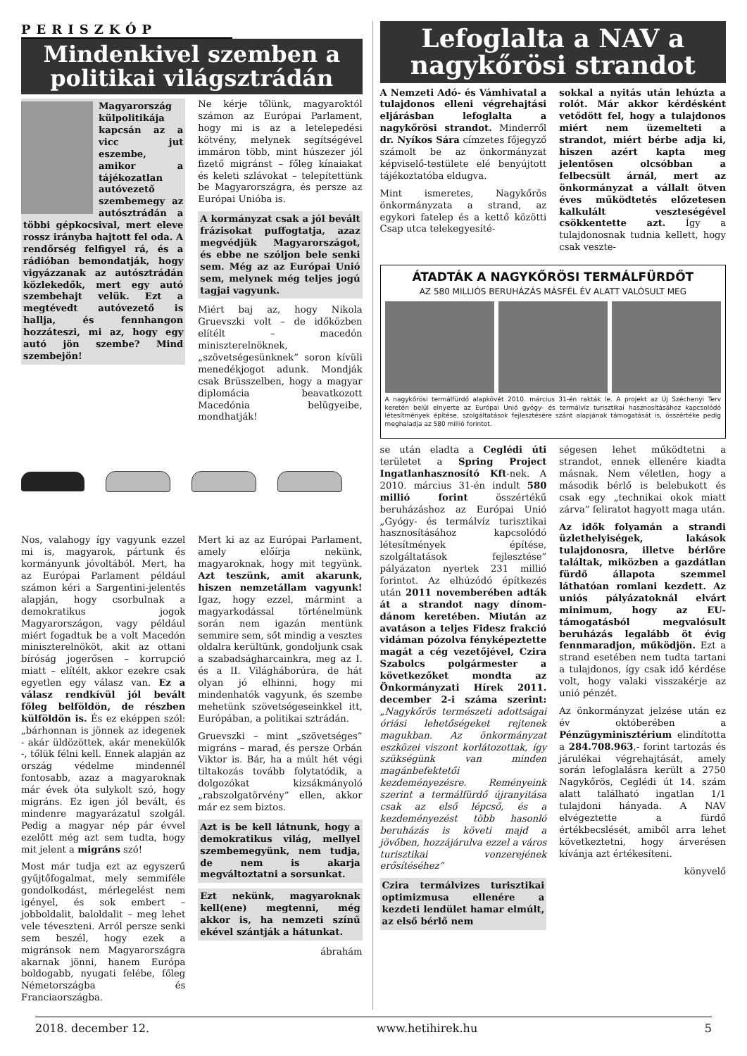PERISZKÓP
Mindenkivel szemben a politikai világsztrádán
Magyarország külpolitikája kapcsán az a vicc jut eszembe, amikor a tájékozatlan autóvezető szembemegy az autósztrádán a többi gépkocsival, mert eleve rossz irányba hajtott fel oda. A rendőrség felfigyel rá, és a rádióban bemondatják, hogy vigyázzanak az autósztrádán közlekedők, mert egy autó szembehajt velük. Ezt a megtévedt autóvezető is hallja, és fennhangon hozzáteszi, mi az, hogy egy autó jön szembe? Mind szembejön!
Ne kérje tőlünk, magyaroktól számon az Európai Parlament, hogy mi is az a letelepedési kötvény, melynek segítségével immáron több, mint húszezer jól fizető migránst – főleg kínaiakat és keleti szlávokat – telepítettünk be Magyarországra, és persze az Európai Unióba is.
A kormányzat csak a jól bevált frázisokat puffogtatja, azaz megvédjük Magyarországot, és ebbe ne szóljon bele senki sem. Még az az Európai Unió sem, melynek még teljes jogú tagjai vagyunk.
Miért baj az, hogy Nikola Gruevszki volt – de időközben elítélt – macedón miniszterelnöknek, „szövetségesünknek” soron kívüli menedékjogot adunk. Mondják csak Brüsszelben, hogy a magyar diplomácia beavatkozott Macedónia belügyeibe, mondhatják!
Nos, valahogy így vagyunk ezzel mi is, magyarok, pártunk és kormányunk jóvoltából. Mert, ha az Európai Parlament például számon kéri a Sargentini-jelentés alapján, hogy csorbulnak a demokratikus jogok Magyarországon, vagy például miért fogadtuk be a volt Macedón miniszterelnököt, akit az ottani bíróság jogerősen – korrupció miatt – elítélt, akkor ezekre csak egyetlen egy válasz van. Ez a válasz rendkívül jól bevált főleg belföldön, de részben külföldön is. És ez eképpen szól: „bárhonnan is jönnek az idegenek - akár üldözöttek, akár menekülők -, tőlük félni kell. Ennek alapján az ország védelme mindennél fontosabb, azaz a magyaroknak már évek óta sulykolt szó, hogy migráns. Ez igen jól bevált, és mindenre magyarázatul szolgál. Pedig a magyar nép pár évvel ezelőtt még azt sem tudta, hogy mit jelent a migráns szó!
Most már tudja ezt az egyszerű gyűjtőfogalmat, mely semmiféle gondolkodást, mérlegelést nem igényel, és sok embert – jobboldalit, baloldalit – meg lehet vele téveszteni. Arról persze senki sem beszél, hogy ezek a migránsok nem Magyarországra akarnak jönni, hanem Európa boldogabb, nyugati felébe, főleg Németországba és Franciaországba.
Mert ki az az Európai Parlament, amely előírja nekünk, magyaroknak, hogy mit tegyünk. Azt teszünk, amit akarunk, hiszen nemzetállam vagyunk! Igaz, hogy ezzel, mármint a magyarkodással történelmünk során nem igazán mentünk semmire sem, sőt mindig a vesztes oldalra kerültünk, gondoljunk csak a szabadságharcainkra, meg az I. és a II. Világháborúra, de hát olyan jó elhinni, hogy mi mindenhatók vagyunk, és szembe mehetünk szövetségeseinkkel itt, Európában, a politikai sztrádán.
Gruevszki – mint „szövetséges” migráns – marad, és persze Orbán Viktor is. Bár, ha a múlt hét végi tiltakozás tovább folytatódik, a dolgozókat kizsákmányoló „rabszolgatörvény” ellen, akkor már ez sem biztos.
Azt is be kell látnunk, hogy a demokratikus világ, mellyel szembemegyünk, nem tudja, de nem is akarja megváltoztatni a sorsunkat.
Ezt nekünk, magyaroknak kell(ene) megtenni, még akkor is, ha nemzeti színű ekével szántják a hátunkat.
ábrahám
Lefoglalta a NAV a nagykőrösi strandot
A Nemzeti Adó- és Vámhivatal a tulajdonos elleni végrehajtási eljárásban lefoglalta a nagykőrösi strandot. Minderről dr. Nyíkos Sára címzetes főjegyző számolt be az önkormányzat képviselő-testülete elé benyújtott tájékoztatóba eldugva.
Mint ismeretes, Nagykőrös önkormányzata a strand, az egykori fatelep és a kettő közötti Csap utca telekegyesíté-
sokkal a nyitás után lehúzta a rolót. Már akkor kérdésként vetődött fel, hogy a tulajdonos miért nem üzemelteti a strandot, miért bérbe adja ki, hiszen azért kapta meg jelentősen olcsóbban a felbecsült árnál, mert az önkormányzat a vállalt ötven éves működtetés előzetesen kalkulált veszteségével csökkentette azt. Így a tulajdonosnak tudnia kellett, hogy csak veszte-
ÁTADTÁK A NAGYKŐRÖSI TERMÁLFÜRDŐT
AZ 580 MILLIÓS BERUHÁZÁS MÁSFÉL ÉV ALATT VALÓSULT MEG
A nagykőrösi termálfürdő alapkövét 2010. március 31-én rakták le. A projekt az Új Széchenyi Terv keretén belül elnyerte az Európai Unió gyógy- és termálvíz turisztikai hasznosításához kapcsolódó létesítmények építése, szolgáltatások fejlesztésére szánt alapjának támogatását is, összértéke pedig meghaladja az 580 millió forintot.
se után eladta a Ceglédi úti területet a Spring Project Ingatlanhasznosító Kft-nek. A 2010. március 31-én indult 580 millió forint összértékű beruházáshoz az Európai Unió „Gyógy- és termálvíz turisztikai hasznosításához kapcsolódó létesítmények építése, szolgáltatások fejlesztése” pályázaton nyertek 231 millió forintot. Az elhúzódó építkezés után 2011 novemberében adták át a strandot nagy dínom-dánom keretében. Miután az avatáson a teljes Fidesz frakció vidáman pózolva fényképeztette magát a cég vezetőjével, Czira Szabolcs polgármester a következőket mondta az Önkormányzati Hírek 2011. december 2-i száma szerint: „Nagykőrös természeti adottságai óriási lehetőségeket rejtenek magukban. Az önkormányzat eszközei viszont korlátozottak, így szükségünk van minden magánbefektetői kezdeményezésre. Reményeink szerint a termálfürdő újranyitása csak az első lépcső, és a kezdeményezést több hasonló beruházás is követi majd a jövőben, hozzájárulva ezzel a város turisztikai vonzerejének erősítéséhez”
Czira termálvizes turisztikai optimizmusa ellenére a kezdeti lendület hamar elmúlt, az első bérlő nem
ségesen lehet működtetni a strandot, ennek ellenére kiadta másnak. Nem véletlen, hogy a második bérlő is belebukott és csak egy „technikai okok miatt zárva” feliratot hagyott maga után.
Az idők folyamán a strandi üzlethelyiségek, lakások tulajdonosra, illetve bérlőre találtak, miközben a gazdátlan fürdő állapota szemmel láthatóan romlani kezdett. Az uniós pályázatoknál elvárt minimum, hogy az EU-támogatásból megvalósult beruházás legalább öt évig fennmaradjon, működjön. Ezt a strand esetében nem tudta tartani a tulajdonos, így csak idő kérdése volt, hogy valaki visszakérje az unió pénzét.
Az önkormányzat jelzése után ez év októberében a Pénzügyminisztérium elindította a 284.708.963,- forint tartozás és járulékai végrehajtását, amely során lefoglalásra került a 2750 Nagykőrös, Ceglédi út 14. szám alatt található ingatlan 1/1 tulajdoni hányada. A NAV elvégeztette a fürdő értékbecslését, amiből arra lehet következtetni, hogy árverésen kívánja azt értékesíteni.
könyvelő
2018. december 12. www.hetihirek.hu 5